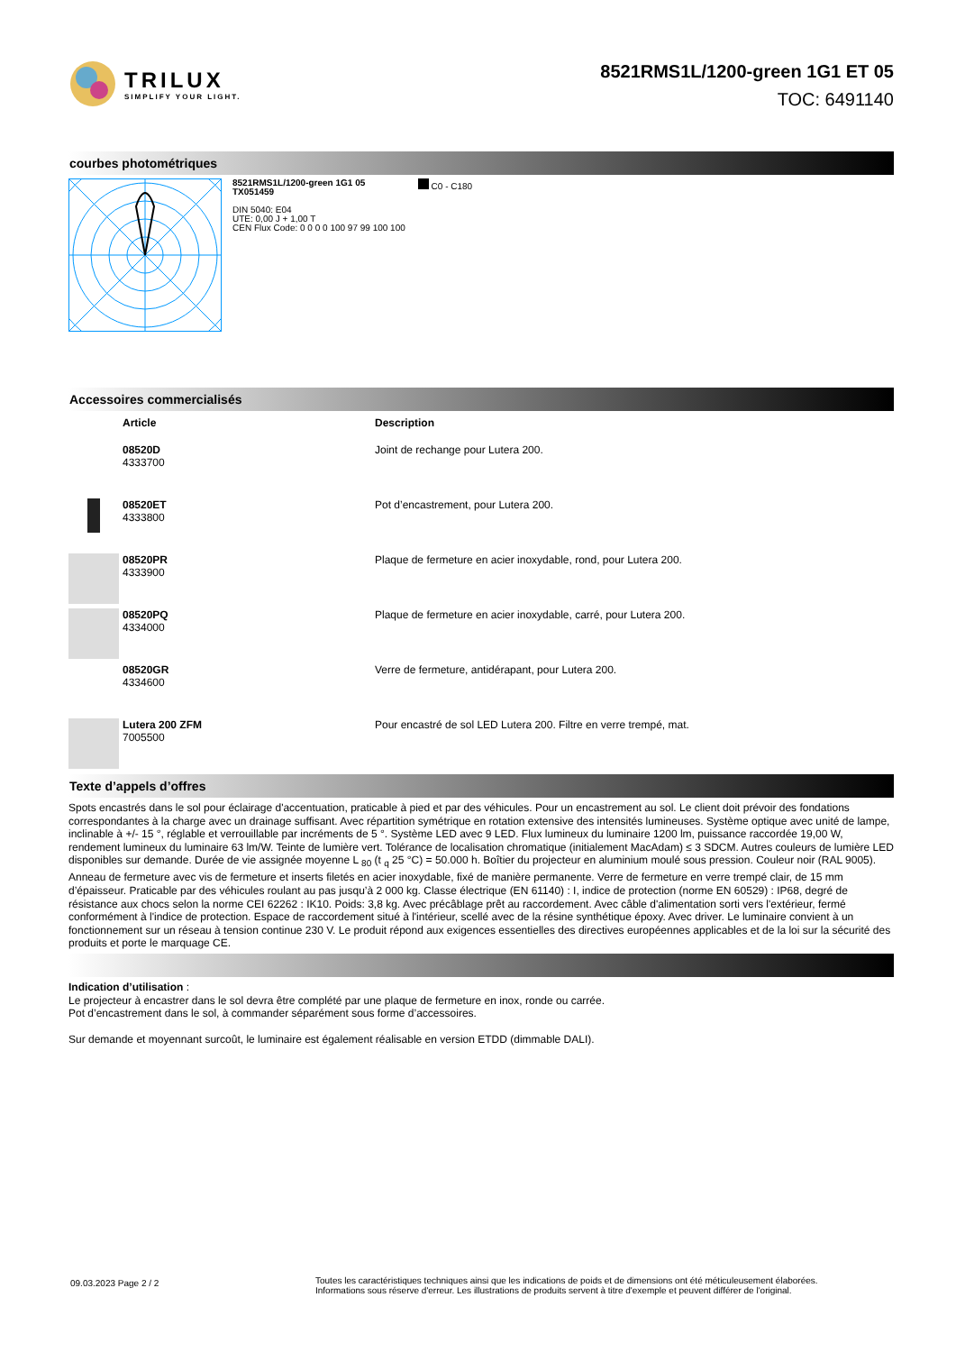TRILUX
SIMPLIFY YOUR LIGHT.
8521RMS1L/1200-green 1G1 ET 05
TOC: 6491140
courbes photométriques
8521RMS1L/1200-green 1G1 05
TX051459
DIN 5040: E04
UTE: 0,00 J + 1,00 T
CEN Flux Code: 0 0 0 0 100 97 99 100 100
C0 - C180
Accessoires commercialisés
| | Article | Description |
| --- | --- | --- |
| | 08520D 4333700 | Joint de rechange pour Lutera 200. |
| | 08520ET 4333800 | Pot d’encastrement, pour Lutera 200. |
| | 08520PR 4333900 | Plaque de fermeture en acier inoxydable, rond, pour Lutera 200. |
| | 08520PQ 4334000 | Plaque de fermeture en acier inoxydable, carré, pour Lutera 200. |
| | 08520GR 4334600 | Verre de fermeture, antidérapant, pour Lutera 200. |
| | Lutera 200 ZFM 7005500 | Pour encastré de sol LED Lutera 200. Filtre en verre trempé, mat. |
Texte d’appels d’offres
Spots encastrés dans le sol pour éclairage d'accentuation, praticable à pied et par des véhicules. Pour un encastrement au sol. Le client doit prévoir des fondations correspondantes à la charge avec un drainage suffisant. Avec répartition symétrique en rotation extensive des intensités lumineuses. Système optique avec unité de lampe, inclinable à +/- 15 °, réglable et verrouillable par incréments de 5 °. Système LED avec 9 LED. Flux lumineux du luminaire 1200 lm, puissance raccordée 19,00 W, rendement lumineux du luminaire 63 lm/W. Teinte de lumière vert. Tolérance de localisation chromatique (initialement MacAdam) ≤ 3 SDCM. Autres couleurs de lumière LED disponibles sur demande. Durée de vie assignée moyenne L <sub>80</sub> (t <sub>q</sub> 25 °C) = 50.000 h. Boîtier du projecteur en aluminium moulé sous pression. Couleur noir (RAL 9005). Anneau de fermeture avec vis de fermeture et inserts filetés en acier inoxydable, fixé de manière permanente. Verre de fermeture en verre trempé clair, de 15 mm d’épaisseur. Praticable par des véhicules roulant au pas jusqu’à 2 000 kg. Classe électrique (EN 61140) : I, indice de protection (norme EN 60529) : IP68, degré de résistance aux chocs selon la norme CEI 62262 : IK10. Poids: 3,8 kg. Avec précâblage prêt au raccordement. Avec câble d'alimentation sorti vers l'extérieur, fermé conformément à l'indice de protection. Espace de raccordement situé à l'intérieur, scellé avec de la résine synthétique époxy. Avec driver. Le luminaire convient à un fonctionnement sur un réseau à tension continue 230 V. Le produit répond aux exigences essentielles des directives européennes applicables et de la loi sur la sécurité des produits et porte le marquage CE.
Indication d’utilisation :
Le projecteur à encastrer dans le sol devra être complété par une plaque de fermeture en inox, ronde ou carrée.
Pot d’encastrement dans le sol, à commander séparément sous forme d’accessoires.
Sur demande et moyennant surcoût, le luminaire est également réalisable en version ETDD (dimmable DALI).
09.03.2023 Page 2 / 2
Toutes les caractéristiques techniques ainsi que les indications de poids et de dimensions ont été méticuleusement élaborées.
Informations sous réserve d'erreur. Les illustrations de produits servent à titre d'exemple et peuvent différer de l'original.